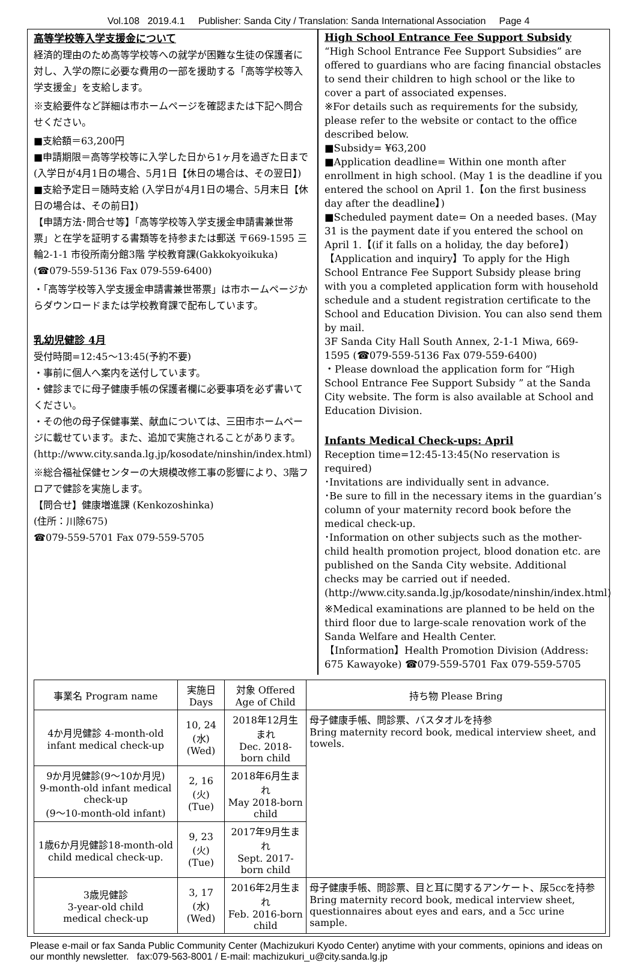Vol.108 2019.4.1 Publisher: Sanda City / Translation: Sanda International Association Page 4
高等学校等入学支援金について
経済的理由のため高等学校等への就学が困難な生徒の保護者に対し、入学の際に必要な費用の一部を援助する「高等学校等入学支援金」を支給します。
※支給要件など詳細は市ホームページを確認または下記へ問合せください。
■支給額＝63,200円
■申請期限＝高等学校等に入学した日から1ヶ月を過ぎた日まで(入学日が4月1日の場合、5月1日【休日の場合は、その翌日】)
■支給予定日＝随時支給 (入学日が4月1日の場合、5月末日【休日の場合は、その前日】)
【申請方法･問合せ等】「高等学校等入学支援金申請書兼世帯票」と在学を証明する書類等を持参または郵送 〒669-1595 三輪2-1-1 市役所南分館3階 学校教育課(Gakkokyoikuka)
(☎079-559-5136 Fax 079-559-6400)
・「高等学校等入学支援金申請書兼世帯票」は市ホームページからダウンロードまたは学校教育課で配布しています。
乳幼児健診 4月
受付時間=12:45～13:45(予約不要)
・事前に個人へ案内を送付しています。
・健診までに母子健康手帳の保護者欄に必要事項を必ず書いてください。
・その他の母子保健事業、献血については、三田市ホームページに載せています。また、追加で実施されることがあります。
(http://www.city.sanda.lg.jp/kosodate/ninshin/index.html)
※総合福祉保健センターの大規模改修工事の影響により、3階フロアで健診を実施します。
【問合せ】健康増進課 (Kenkozoshinka)
(住所：川除675)
☎079-559-5701 Fax 079-559-5705
High School Entrance Fee Support Subsidy
“High School Entrance Fee Support Subsidies” are offered to guardians who are facing financial obstacles to send their children to high school or the like to cover a part of associated expenses.
※For details such as requirements for the subsidy, please refer to the website or contact to the office described below.
■Subsidy= ¥63,200
■Application deadline= Within one month after enrollment in high school. (May 1 is the deadline if you entered the school on April 1.【on the first business day after the deadline】)
■Scheduled payment date= On a needed bases. (May 31 is the payment date if you entered the school on April 1.【(if it falls on a holiday, the day before】)
【Application and inquiry】To apply for the High School Entrance Fee Support Subsidy please bring with you a completed application form with household schedule and a student registration certificate to the School and Education Division. You can also send them by mail.
3F Sanda City Hall South Annex, 2-1-1 Miwa, 669-1595 (☎079-559-5136 Fax 079-559-6400)
・Please download the application form for “High School Entrance Fee Support Subsidy ” at the Sanda City website. The form is also available at School and Education Division.
Infants Medical Check-ups: April
Reception time=12:45-13:45(No reservation is required)
･Invitations are individually sent in advance.
･Be sure to fill in the necessary items in the guardian’s column of your maternity record book before the medical check-up.
･Information on other subjects such as the mother-child health promotion project, blood donation etc. are published on the Sanda City website. Additional checks may be carried out if needed.
(http://www.city.sanda.lg.jp/kosodate/ninshin/index.html)
※Medical examinations are planned to be held on the third floor due to large-scale renovation work of the Sanda Welfare and Health Center.
【Information】Health Promotion Division (Address: 675 Kawayoke) ☎079-559-5701 Fax 079-559-5705
| 事業名 Program name | 実施日 Days | 対象 Offered Age of Child | 持ち物 Please Bring |
| --- | --- | --- | --- |
| 4か月児健診 4-month-old infant medical check-up | 10, 24 (水) (Wed) | 2018年12月生まれ Dec. 2018-born child | 母子健康手帳、問診票、バスタオルを持参 Bring maternity record book, medical interview sheet, and towels. |
| 9か月児健診(9～10か月児) 9-month-old infant medical check-up (9～10-month-old infant) | 2, 16 (火) (Tue) | 2018年6月生まれ May 2018-born child | |
| 1歳6か月児健診18-month-old child medical check-up. | 9, 23 (火)(Tue) | 2017年9月生まれ Sept. 2017-born child | |
| 3歳児健診 3-year-old child medical check-up | 3, 17 (水) (Wed) | 2016年2月生まれ Feb. 2016-born child | 母子健康手帳、問診票、目と耳に関するアンケート、尿5ccを持参 Bring maternity record book, medical interview sheet, questionnaires about eyes and ears, and a 5cc urine sample. |
Please e-mail or fax Sanda Public Community Center (Machizukuri Kyodo Center) anytime with your comments, opinions and ideas on our monthly newsletter. fax:079-563-8001 / E-mail: machizukuri_u@city.sanda.lg.jp